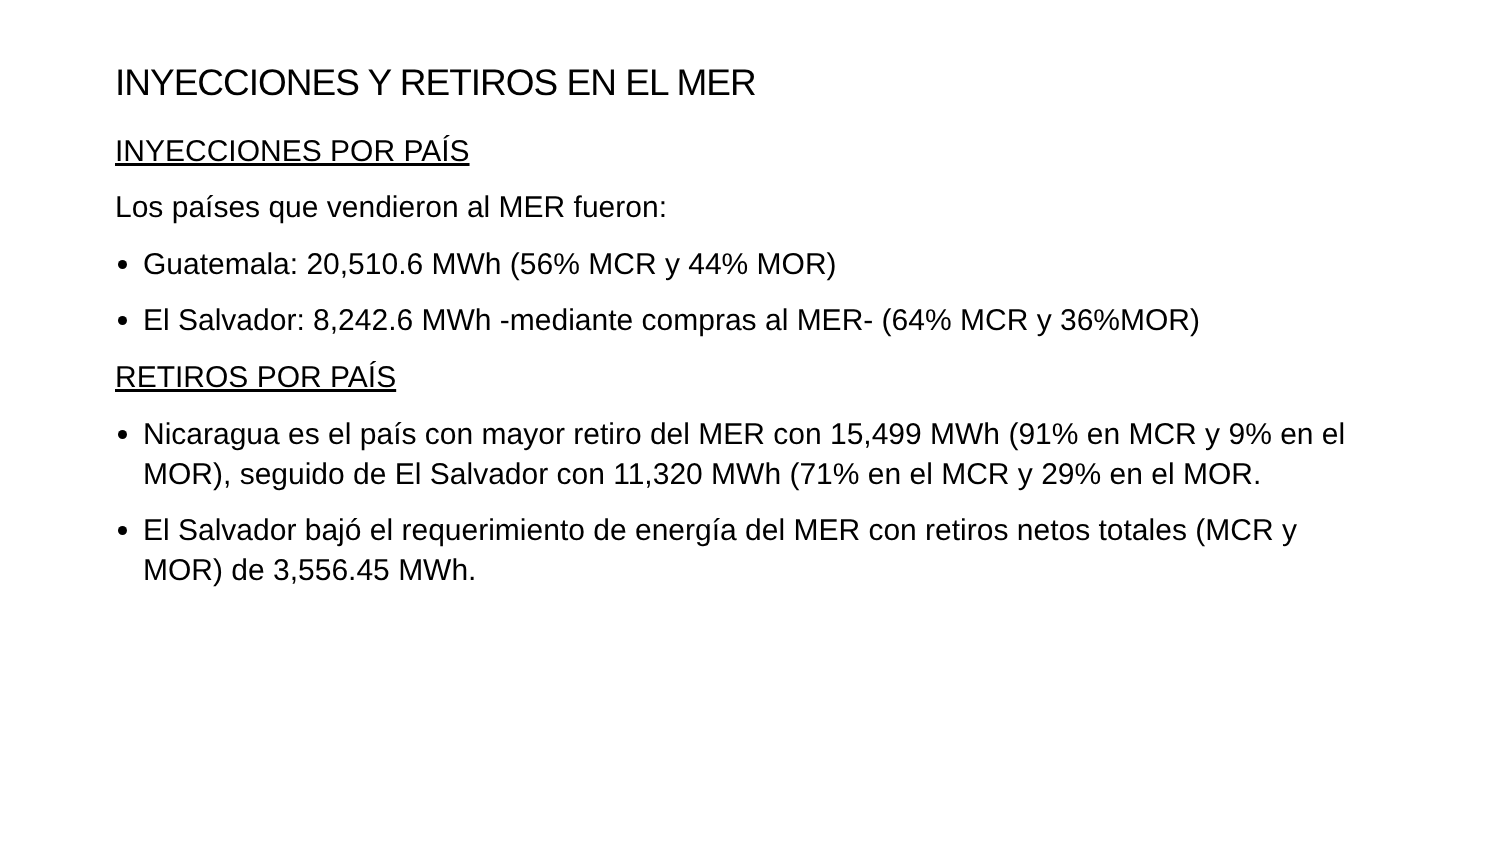INYECCIONES Y RETIROS EN EL MER
INYECCIONES POR PAÍS
Los países que vendieron al MER fueron:
Guatemala: 20,510.6 MWh (56% MCR y 44% MOR)
El Salvador: 8,242.6 MWh -mediante compras al MER- (64% MCR y 36%MOR)
RETIROS POR PAÍS
Nicaragua es el país con mayor retiro del MER con 15,499 MWh (91% en MCR y 9% en el MOR), seguido de El Salvador con 11,320 MWh (71% en el MCR y 29% en el MOR.
El Salvador bajó el requerimiento de energía del MER con retiros netos totales (MCR y MOR) de 3,556.45 MWh.